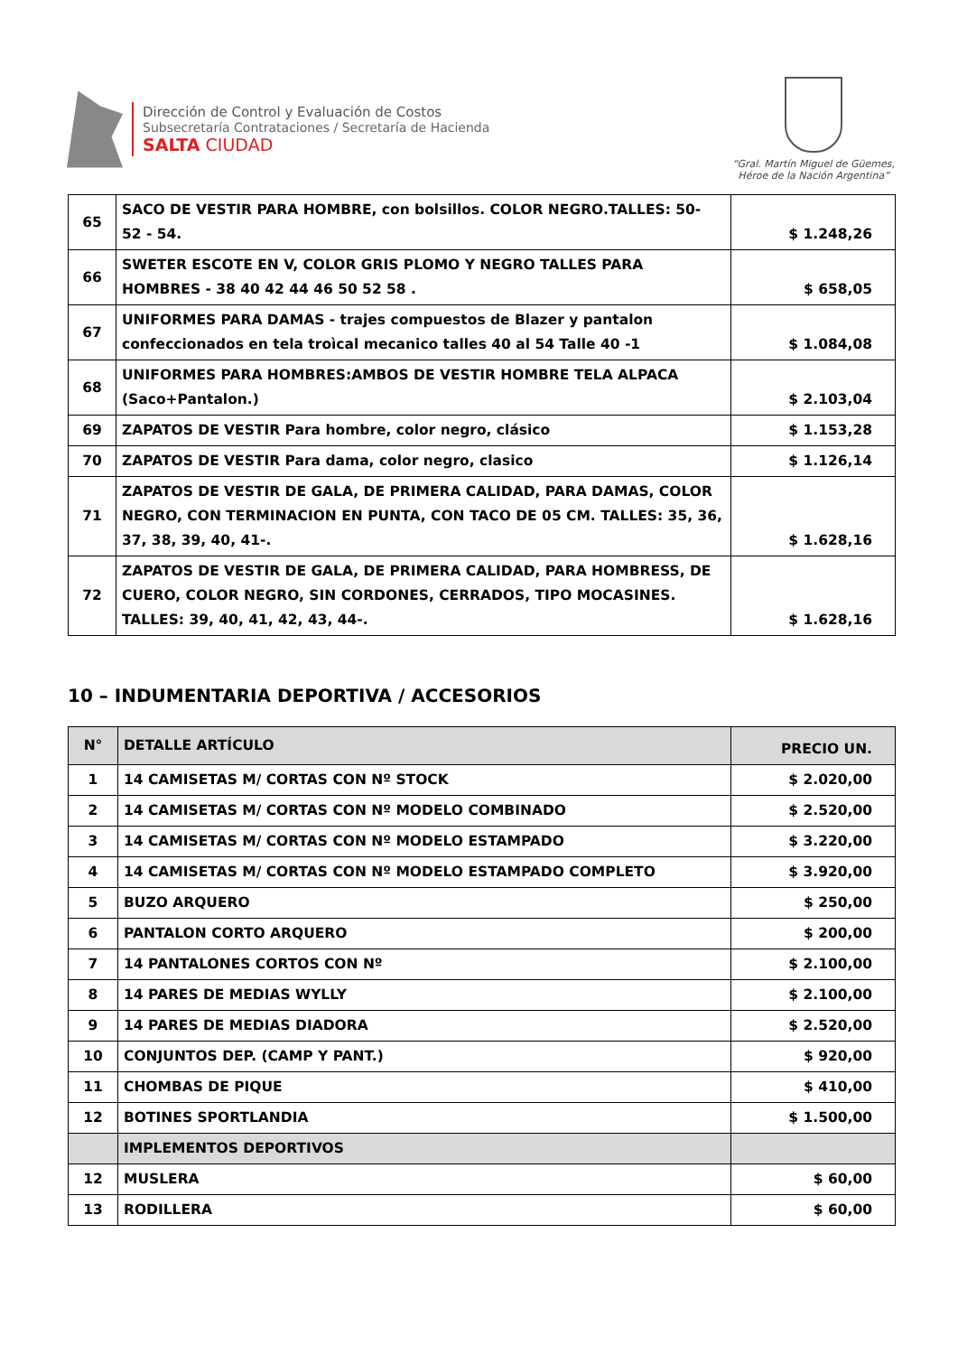Dirección de Control y Evaluación de Costos
Subsecretaría Contrataciones / Secretaría de Hacienda
SALTA CIUDAD
“Gral. Martín Miguel de Güemes,
Héroe de la Nación Argentina”
| 65 | SACO DE VESTIR PARA HOMBRE, con bolsillos. COLOR NEGRO.TALLES: 50- 52 - 54. | $ 1.248,26 |
| 66 | SWETER ESCOTE EN V, COLOR GRIS PLOMO Y NEGRO TALLES PARA HOMBRES - 38 40 42 44 46 50 52 58 . | $ 658,05 |
| 67 | UNIFORMES PARA DAMAS - trajes compuestos de Blazer y pantalon confeccionados en tela troìcal mecanico talles 40 al 54 Talle 40 -1 | $ 1.084,08 |
| 68 | UNIFORMES PARA HOMBRES:AMBOS DE VESTIR HOMBRE TELA ALPACA (Saco+Pantalon.) | $ 2.103,04 |
| 69 | ZAPATOS DE VESTIR Para hombre, color negro, clásico | $ 1.153,28 |
| 70 | ZAPATOS DE VESTIR Para dama, color negro, clasico | $ 1.126,14 |
| 71 | ZAPATOS DE VESTIR DE GALA, DE PRIMERA CALIDAD, PARA DAMAS, COLOR NEGRO, CON TERMINACION EN PUNTA, CON TACO DE 05 CM. TALLES: 35, 36, 37, 38, 39, 40, 41-. | $ 1.628,16 |
| 72 | ZAPATOS DE VESTIR DE GALA, DE PRIMERA CALIDAD, PARA HOMBRESS, DE CUERO, COLOR NEGRO, SIN CORDONES, CERRADOS, TIPO MOCASINES. TALLES: 39, 40, 41, 42, 43, 44-. | $ 1.628,16 |
10 – INDUMENTARIA DEPORTIVA / ACCESORIOS
| N° | DETALLE ARTÍCULO | PRECIO UN. |
| --- | --- | --- |
| 1 | 14 CAMISETAS M/ CORTAS CON Nº STOCK | $ 2.020,00 |
| 2 | 14 CAMISETAS M/ CORTAS CON Nº MODELO COMBINADO | $ 2.520,00 |
| 3 | 14 CAMISETAS M/ CORTAS CON Nº MODELO ESTAMPADO | $ 3.220,00 |
| 4 | 14 CAMISETAS M/ CORTAS CON Nº MODELO ESTAMPADO COMPLETO | $ 3.920,00 |
| 5 | BUZO ARQUERO | $ 250,00 |
| 6 | PANTALON CORTO ARQUERO | $ 200,00 |
| 7 | 14 PANTALONES CORTOS CON Nº | $ 2.100,00 |
| 8 | 14 PARES DE MEDIAS WYLLY | $ 2.100,00 |
| 9 | 14 PARES DE MEDIAS DIADORA | $ 2.520,00 |
| 10 | CONJUNTOS DEP. (CAMP Y PANT.) | $ 920,00 |
| 11 | CHOMBAS DE PIQUE | $ 410,00 |
| 12 | BOTINES SPORTLANDIA | $ 1.500,00 |
| | IMPLEMENTOS DEPORTIVOS | |
| 12 | MUSLERA | $ 60,00 |
| 13 | RODILLERA | $ 60,00 |